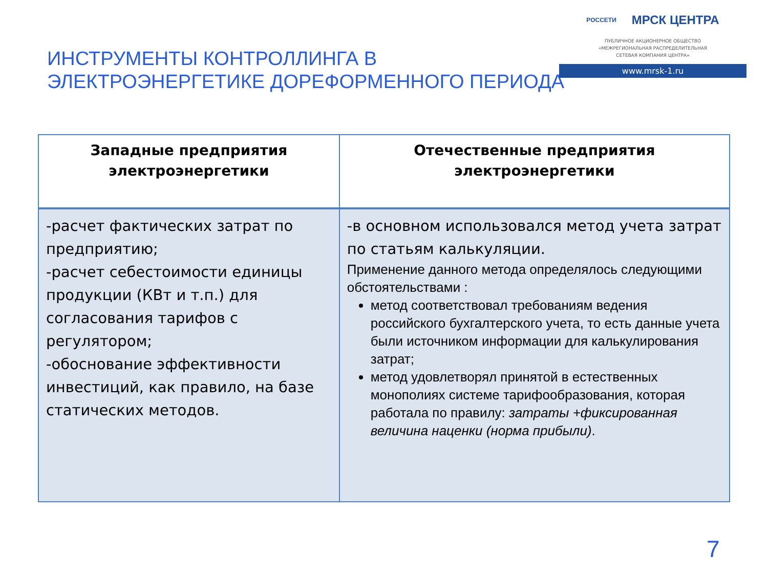ИНСТРУМЕНТЫ КОНТРОЛЛИНГА В
ЭЛЕКТРОЭНЕРГЕТИКЕ ДОРЕФОРМЕННОГО ПЕРИОДА
РОССЕТИ МРСК ЦЕНТРА
ПУБЛИЧНОЕ АКЦИОНЕРНОЕ ОБЩЕСТВО
«МЕЖРЕГИОНАЛЬНАЯ РАСПРЕДЕЛИТЕЛЬНАЯ
СЕТЕВАЯ КОМПАНИЯ ЦЕНТРА»
www.mrsk-1.ru
| Западные предприятия электроэнергетики | Отечественные предприятия электроэнергетики |
| --- | --- |
| -расчет фактических затрат по предприятию; -расчет себестоимости единицы продукции (КВт и т.п.) для согласования тарифов с регулятором; -обоснование эффективности инвестиций, как правило, на базе статических методов. | -в основном использовался метод учета затрат по статьям калькуляции. Применение данного метода определялось следующими обстоятельствами : метод соответствовал требованиям ведения российского бухгалтерского учета, то есть данные учета были источником информации для калькулирования затрат; метод удовлетворял принятой в естественных монополиях системе тарифообразования, которая работала по правилу: затраты +фиксированная величина наценки (норма прибыли) . |
7